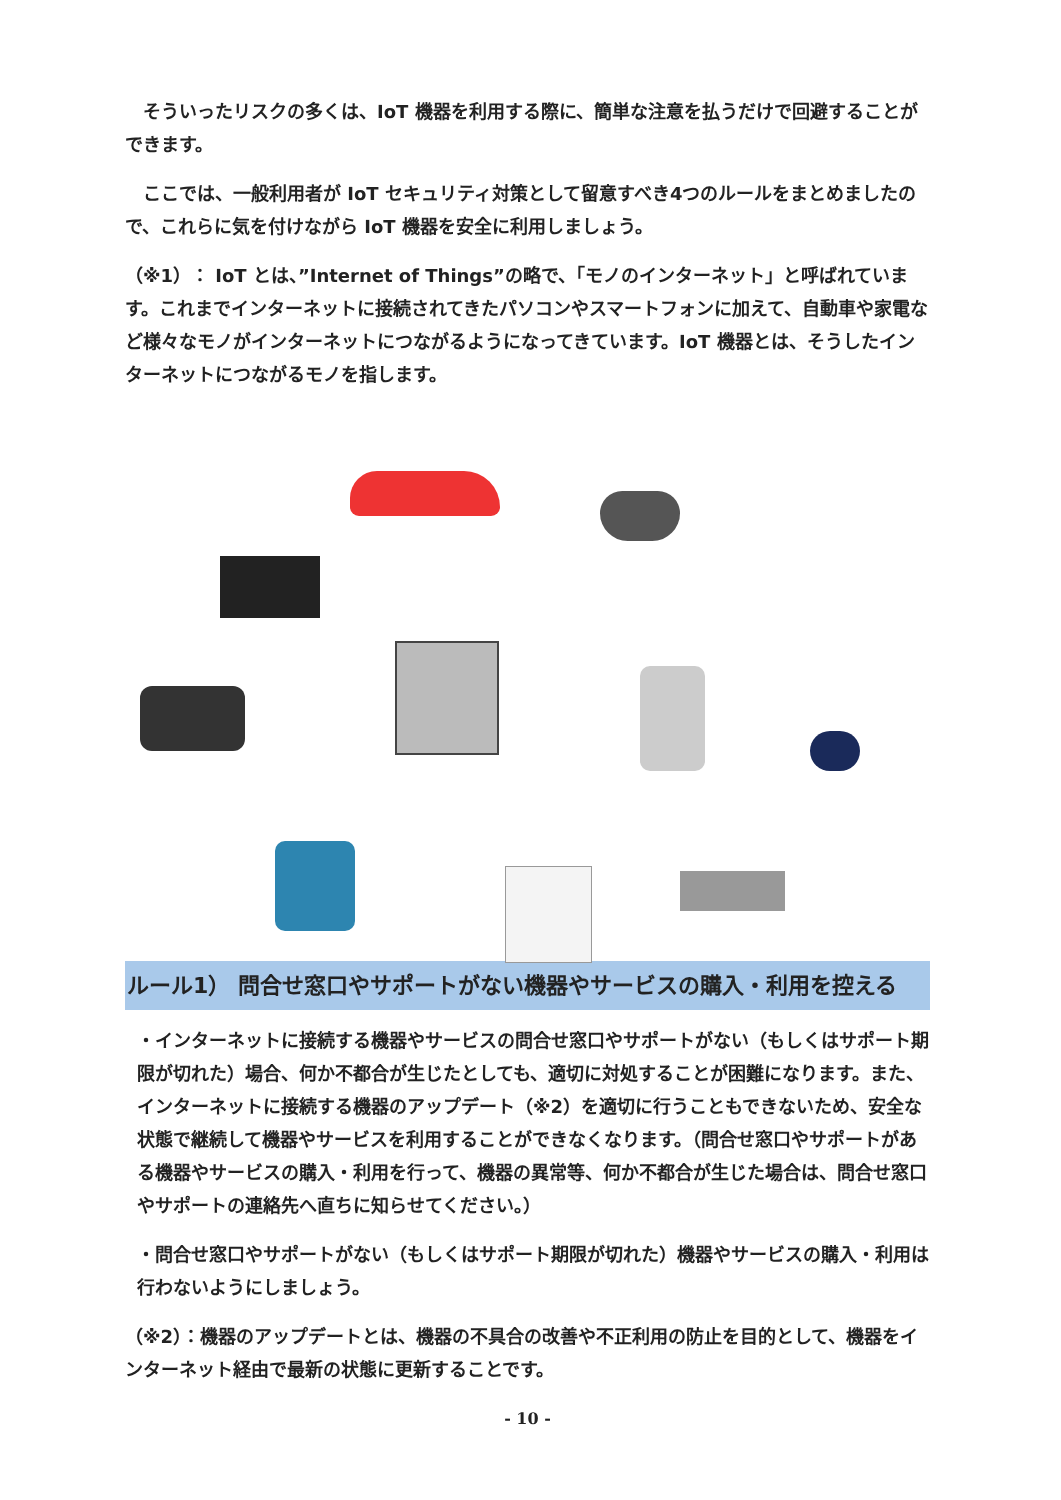そういったリスクの多くは、IoT 機器を利用する際に、簡単な注意を払うだけで回避することができます。
ここでは、一般利用者が IoT セキュリティ対策として留意すべき4つのルールをまとめましたので、これらに気を付けながら IoT 機器を安全に利用しましょう。
（※1）： IoT とは、”Internet of Things”の略で、「モノのインターネット」と呼ばれています。これまでインターネットに接続されてきたパソコンやスマートフォンに加えて、自動車や家電など様々なモノがインターネットにつながるようになってきています。IoT 機器とは、そうしたインターネットにつながるモノを指します。
ルール1） 問合せ窓口やサポートがない機器やサービスの購入・利用を控える
・インターネットに接続する機器やサービスの問合せ窓口やサポートがない（もしくはサポート期限が切れた）場合、何か不都合が生じたとしても、適切に対処することが困難になります。また、インターネットに接続する機器のアップデート（※2）を適切に行うこともできないため、安全な状態で継続して機器やサービスを利用することができなくなります。（問合せ窓口やサポートがある機器やサービスの購入・利用を行って、機器の異常等、何か不都合が生じた場合は、問合せ窓口やサポートの連絡先へ直ちに知らせてください。）
・問合せ窓口やサポートがない（もしくはサポート期限が切れた）機器やサービスの購入・利用は行わないようにしましょう。
（※2）：機器のアップデートとは、機器の不具合の改善や不正利用の防止を目的として、機器をインターネット経由で最新の状態に更新することです。
- 10 -